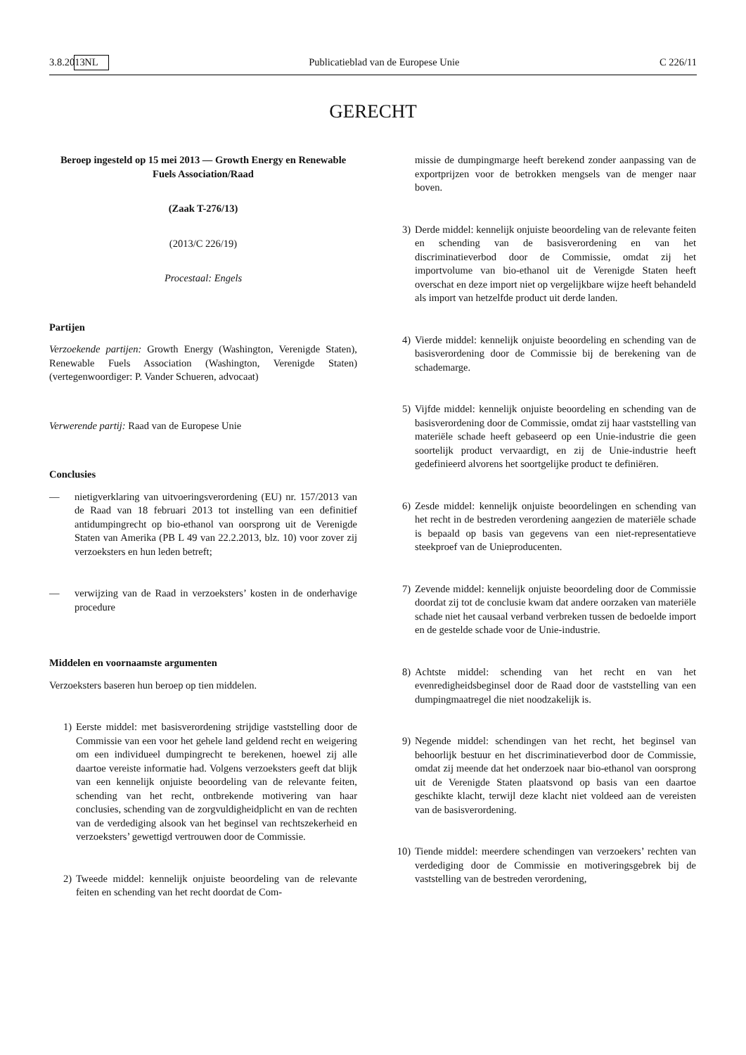3.8.2013 NL Publicatieblad van de Europese Unie C 226/11
GERECHT
Beroep ingesteld op 15 mei 2013 — Growth Energy en Renewable Fuels Association/Raad
(Zaak T-276/13)
(2013/C 226/19)
Procestaal: Engels
Partijen
Verzoekende partijen: Growth Energy (Washington, Verenigde Staten), Renewable Fuels Association (Washington, Verenigde Staten) (vertegenwoordiger: P. Vander Schueren, advocaat)
Verwerende partij: Raad van de Europese Unie
Conclusies
— nietigverklaring van uitvoeringsverordening (EU) nr. 157/2013 van de Raad van 18 februari 2013 tot instelling van een definitief antidumpingrecht op bio-ethanol van oorsprong uit de Verenigde Staten van Amerika (PB L 49 van 22.2.2013, blz. 10) voor zover zij verzoeksters en hun leden betreft;
— verwijzing van de Raad in verzoeksters’ kosten in de onderhavige procedure
Middelen en voornaamste argumenten
Verzoeksters baseren hun beroep op tien middelen.
1) Eerste middel: met basisverordening strijdige vaststelling door de Commissie van een voor het gehele land geldend recht en weigering om een individueel dumpingrecht te berekenen, hoewel zij alle daartoe vereiste informatie had. Volgens verzoeksters geeft dat blijk van een kennelijk onjuiste beoordeling van de relevante feiten, schending van het recht, ontbrekende motivering van haar conclusies, schending van de zorgvuldigheidplicht en van de rechten van de verdediging alsook van het beginsel van rechtszekerheid en verzoeksters’ gewettigd vertrouwen door de Commissie.
2) Tweede middel: kennelijk onjuiste beoordeling van de relevante feiten en schending van het recht doordat de Com-
missie de dumpingmarge heeft berekend zonder aanpassing van de exportprijzen voor de betrokken mengsels van de menger naar boven.
3) Derde middel: kennelijk onjuiste beoordeling van de relevante feiten en schending van de basisverordening en van het discriminatieverbod door de Commissie, omdat zij het importvolume van bio-ethanol uit de Verenigde Staten heeft overschat en deze import niet op vergelijkbare wijze heeft behandeld als import van hetzelfde product uit derde landen.
4) Vierde middel: kennelijk onjuiste beoordeling en schending van de basisverordening door de Commissie bij de berekening van de schademarge.
5) Vijfde middel: kennelijk onjuiste beoordeling en schending van de basisverordening door de Commissie, omdat zij haar vaststelling van materiële schade heeft gebaseerd op een Unie-industrie die geen soortelijk product vervaardigt, en zij de Unie-industrie heeft gedefinieerd alvorens het soortgelijke product te definiëren.
6) Zesde middel: kennelijk onjuiste beoordelingen en schending van het recht in de bestreden verordening aangezien de materiële schade is bepaald op basis van gegevens van een niet-representatieve steekproef van de Unieproducenten.
7) Zevende middel: kennelijk onjuiste beoordeling door de Commissie doordat zij tot de conclusie kwam dat andere oorzaken van materiële schade niet het causaal verband verbreken tussen de bedoelde import en de gestelde schade voor de Unie-industrie.
8) Achtste middel: schending van het recht en van het evenredigheidsbeginsel door de Raad door de vaststelling van een dumpingmaatregel die niet noodzakelijk is.
9) Negende middel: schendingen van het recht, het beginsel van behoorlijk bestuur en het discriminatieverbod door de Commissie, omdat zij meende dat het onderzoek naar bio-ethanol van oorsprong uit de Verenigde Staten plaatsvond op basis van een daartoe geschikte klacht, terwijl deze klacht niet voldeed aan de vereisten van de basisverordening.
10) Tiende middel: meerdere schendingen van verzoekers’ rechten van verdediging door de Commissie en motiveringsgebrek bij de vaststelling van de bestreden verordening,